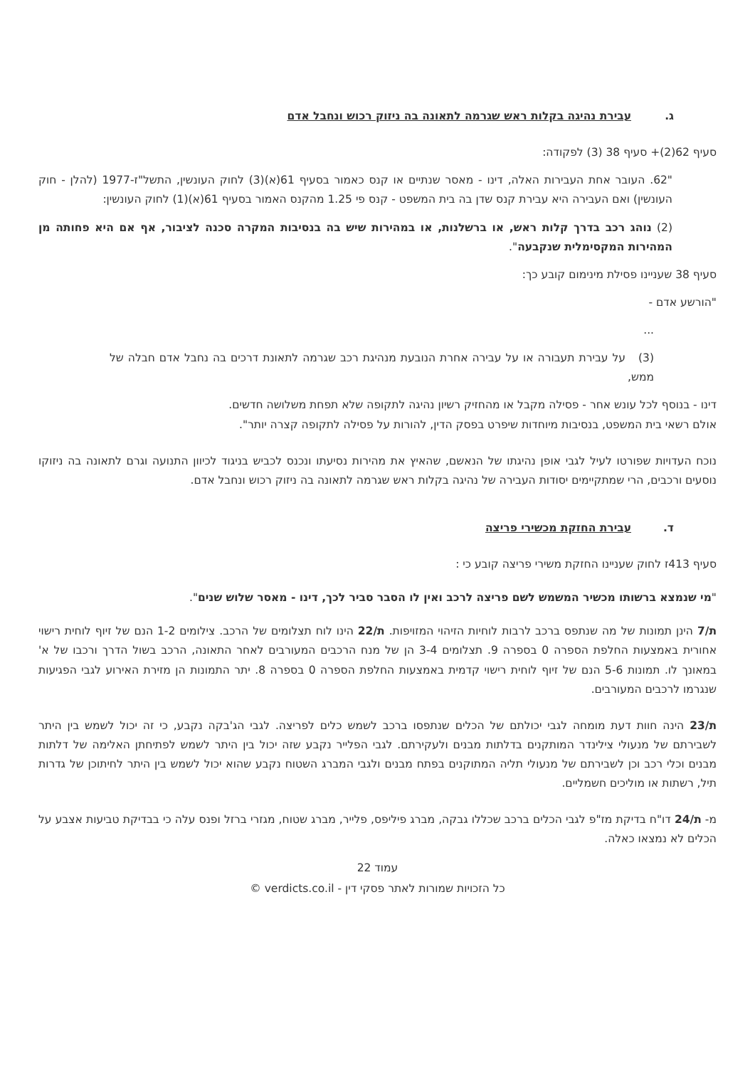ג. עבירת נהיגה בקלות ראש שגרמה לתאונה בה ניזוק רכוש ונחבל אדם
סעיף 62(2)+ סעיף 38 (3) לפקודה:
"62. העובר אחת העבירות האלה, דינו - מאסר שנתיים או קנס כאמור בסעיף 61(א)(3) לחוק העונשין, התשל"ז-1977 (להלן - חוק העונשין) ואם העבירה היא עבירת קנס שדן בה בית המשפט - קנס פי 1.25 מהקנס האמור בסעיף 61(א)(1) לחוק העונשין:
(2) נוהג רכב בדרך קלות ראש, או ברשלנות, או במהירות שיש בה בנסיבות המקרה סכנה לציבור, אף אם היא פחותה מן המהירות המקסימלית שנקבעה".
סעיף 38 שעניינו פסילת מינימום קובע כך:
"הורשע אדם -
...
(3) על עבירת תעבורה או על עבירה אחרת הנובעת מנהיגת רכב שגרמה לתאונת דרכים בה נחבל אדם חבלה של ממש,
דינו - בנוסף לכל עונש אחר - פסילה מקבל או מהחזיק רשיון נהיגה לתקופה שלא תפחת משלושה חדשים.
אולם רשאי בית המשפט, בנסיבות מיוחדות שיפרט בפסק הדין, להורות על פסילה לתקופה קצרה יותר".
נוכח העדויות שפורטו לעיל לגבי אופן נהיגתו של הנאשם, שהאיץ את מהירות נסיעתו ונכנס לכביש בניגוד לכיוון התנועה וגרם לתאונה בה ניזוקו נוסעים ורכבים, הרי שמתקיימים יסודות העבירה של נהיגה בקלות ראש שגרמה לתאונה בה ניזוק רכוש ונחבל אדם.
ד. עבירת החזקת מכשירי פריצה
סעיף 413ז לחוק שעניינו החזקת משירי פריצה קובע כי :
"מי שנמצא ברשותו מכשיר המשמש לשם פריצה לרכב ואין לו הסבר סביר לכך, דינו - מאסר שלוש שנים".
ת/7 הינן תמונות של מה שנתפס ברכב לרבות לוחיות הזיהוי המזויפות. ת/22 הינו לוח תצלומים של הרכב. צילומים 1-2 הנם של זיוף לוחית רישוי אחורית באמצעות החלפת הספרה 0 בספרה 9. תצלומים 3-4 הן של מנח הרכבים המעורבים לאחר התאונה, הרכב בשול הדרך ורכבו של א' במאונך לו. תמונות 5-6 הנם של זיוף לוחית רישוי קדמית באמצעות החלפת הספרה 0 בספרה 8. יתר התמונות הן מזירת האירוע לגבי הפגיעות שנגרמו לרכבים המעורבים.
ת/23 הינה חוות דעת מומחה לגבי יכולתם של הכלים שנתפסו ברכב לשמש כלים לפריצה. לגבי הג'בקה נקבע, כי זה יכול לשמש בין היתר לשבירתם של מנעולי צילינדר המותקנים בדלתות מבנים ולעקירתם. לגבי הפלייר נקבע שזה יכול בין היתר לשמש לפתיחתן האלימה של דלתות מבנים וכלי רכב וכן לשבירתם של מנעולי תליה המתוקנים בפתח מבנים ולגבי המברג השטוח נקבע שהוא יכול לשמש בין היתר לחיתוכן של גדרות תיל, רשתות או מוליכים חשמליים.
מ- ת/24 דו"ח בדיקת מז"פ לגבי הכלים ברכב שכללו גבקה, מברג פיליפס, פלייר, מברג שטוח, מגזרי ברזל ופנס עלה כי בבדיקת טביעות אצבע על הכלים לא נמצאו כאלה.
עמוד 22
כל הזכויות שמורות לאתר פסקי דין - verdicts.co.il ©